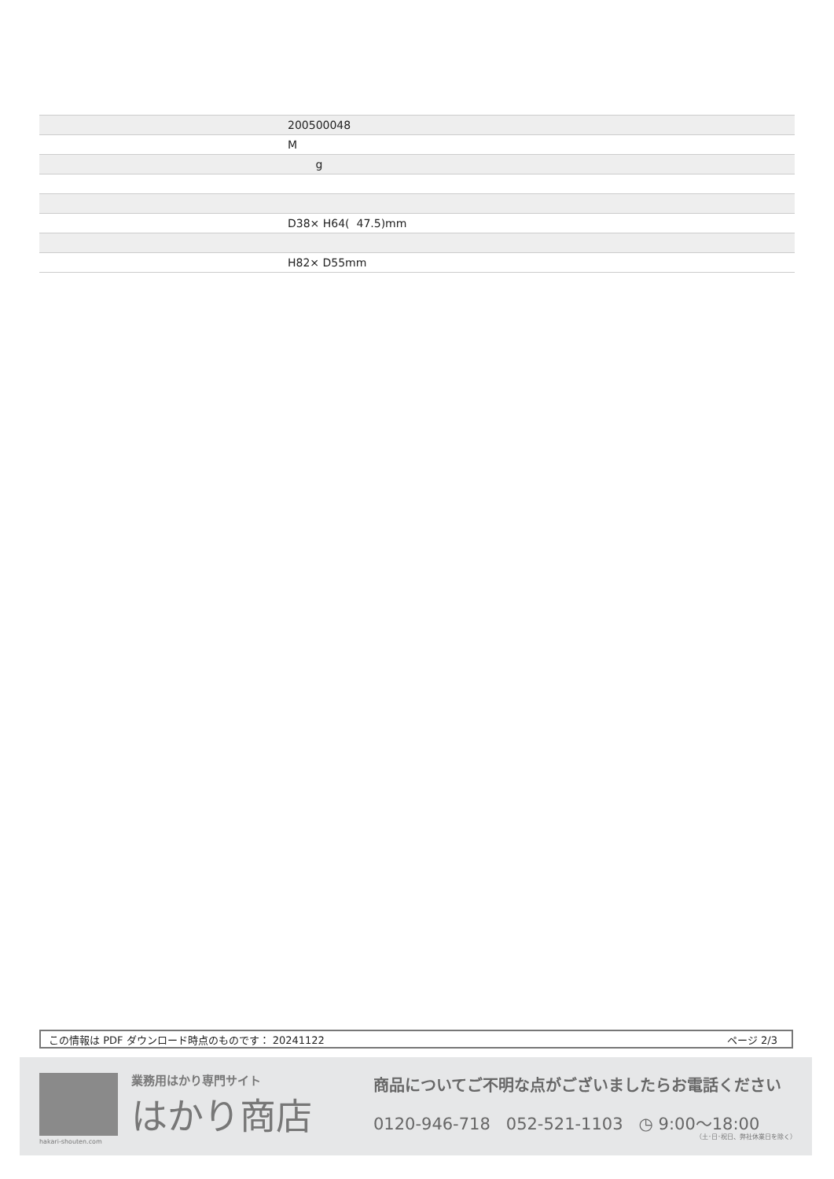| | 200500048 |
| | M |
| | g |
| | D38× H64( 47.5)mm |
| | H82× D55mm |
この情報は PDF ダウンロード時点のものです： 20241122 ページ 2/3
hakari-shouten.com 業務用はかり専門サイト
はかり商店
商品についてご不明な点がございましたらお電話ください
0120-946-718 052-521-1103 ◷ 9:00〜18:00
（土･日･祝日、弊社休業日を除く）